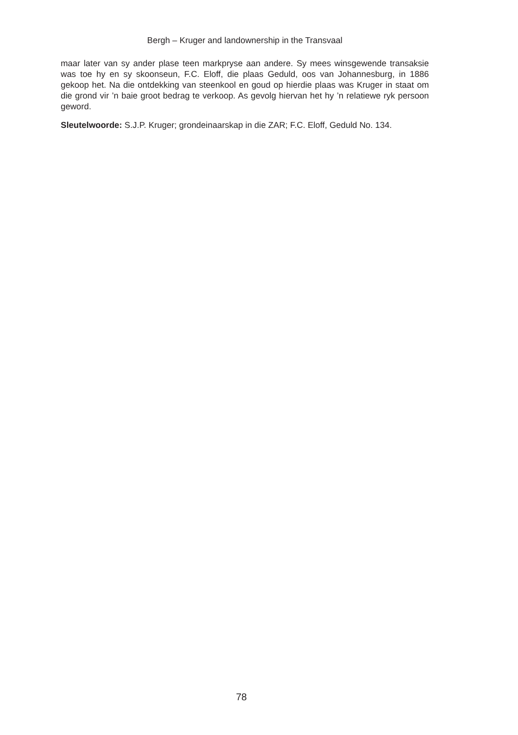Bergh – Kruger and landownership in the Transvaal
maar later van sy ander plase teen markpryse aan andere. Sy mees winsgewende transaksie was toe hy en sy skoonseun, F.C. Eloff, die plaas Geduld, oos van Johannesburg, in 1886 gekoop het. Na die ontdekking van steenkool en goud op hierdie plaas was Kruger in staat om die grond vir ’n baie groot bedrag te verkoop. As gevolg hiervan het hy ’n relatiewe ryk persoon geword.
Sleutelwoorde: S.J.P. Kruger; grondeinaarskap in die ZAR; F.C. Eloff, Geduld No. 134.
78